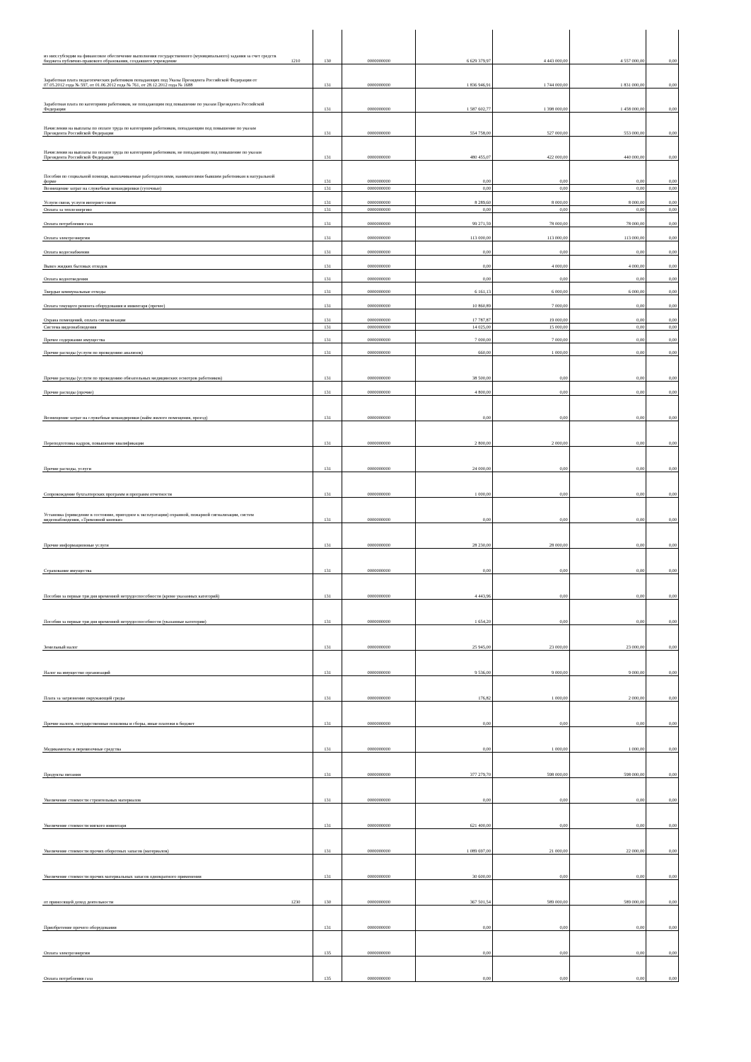| из них:субсидии на финансовое обеспечение выполнения государственного (муниципального) задания за счет средств бюджета публично-правового образования, создавшего учреждение | 1210 | 130 | 0000000000 | 6 629 379,97 | 4 443 000,00 | 4 557 000,00 | 0,00 |
| Заработная плата педагогических работников попадающих под Указы Президента Российской Федерации от 07.05.2012 года № 597, от 01.06.2012 года № 761, от 28.12.2012 года № 1688 | | 131 | 0000000000 | 1 836 946,91 | 1 744 000,00 | 1 831 000,00 | 0,00 |
| Заработная плата по категориям работников, не попадающим под повышение по указам Президента Российской Федерации | | 131 | 0000000000 | 1 587 602,77 | 1 398 000,00 | 1 458 000,00 | 0,00 |
| Начисления на выплаты по оплате труда по категориям работников, попадающим под повышение по указам Президента Российской Федерации | | 131 | 0000000000 | 554 758,00 | 527 000,00 | 553 000,00 | 0,00 |
| Начисления на выплаты по оплате труда по категориям работников, не попадающим под повышение по указам Президента Российской Федерации | | 131 | 0000000000 | 480 455,07 | 422 000,00 | 440 000,00 | 0,00 |
| Пособия по социальной помощи, выплачиваемые работодателями, нанимателями бывшим работникам в натуральной форме | | 131 | 0000000000 | 0,00 | 0,00 | 0,00 | 0,00 |
| Возмещение затрат на служебные командировки (суточные) | | 131 | 0000000000 | 0,00 | 0,00 | 0,00 | 0,00 |
| Услуги связи, услуги интернет-связи | | 131 | 0000000000 | 8 289,60 | 8 000,00 | 8 000,00 | 0,00 |
| Оплата за теплоэнергию | | 131 | 0000000000 | 0,00 | 0,00 | 0,00 | 0,00 |
| Оплата потребления газа | | 131 | 0000000000 | 99 271,59 | 78 000,00 | 78 000,00 | 0,00 |
| Оплата электроэнергии | | 131 | 0000000000 | 113 000,00 | 113 000,00 | 113 000,00 | 0,00 |
| Оплата водоснабжения | | 131 | 0000000000 | 0,00 | 0,00 | 0,00 | 0,00 |
| Вывоз жидких бытовых отходов | | 131 | 0000000000 | 0,00 | 4 000,00 | 4 000,00 | 0,00 |
| Оплата водоотведения | | 131 | 0000000000 | 0,00 | 0,00 | 0,00 | 0,00 |
| Твердые коммунальные отходы | | 131 | 0000000000 | 6 161,13 | 6 000,00 | 6 000,00 | 0,00 |
| Оплата текущего ремонта оборудования и инвентаря (прочее) | | 131 | 0000000000 | 10 860,89 | 7 000,00 | 0,00 | 0,00 |
| Охрана помещений, оплата сигнализации | | 131 | 0000000000 | 17 787,87 | 19 000,00 | 0,00 | 0,00 |
| Система видеонаблюдения | | 131 | 0000000000 | 14 025,00 | 15 000,00 | 0,00 | 0,00 |
| Прочее содержание имущества | | 131 | 0000000000 | 7 000,00 | 7 000,00 | 0,00 | 0,00 |
| Прочие расходы (услуги по проведению анализов) | | 131 | 0000000000 | 660,00 | 1 000,00 | 0,00 | 0,00 |
| Прочие расходы (услуги по проведению обязательных медицинских осмотров работников) | | 131 | 0000000000 | 38 500,00 | 0,00 | 0,00 | 0,00 |
| Прочие расходы (прочие) | | 131 | 0000000000 | 4 800,00 | 0,00 | 0,00 | 0,00 |
| Возмещение затрат на служебные командировки (найм жилого помещения, проезд) | | 131 | 0000000000 | 0,00 | 0,00 | 0,00 | 0,00 |
| Переподготовка кадров, повышение квалификации | | 131 | 0000000000 | 2 800,00 | 2 000,00 | 0,00 | 0,00 |
| Прочие расходы, услуги | | 131 | 0000000000 | 24 000,00 | 0,00 | 0,00 | 0,00 |
| Сопровождение бухгалтерских программ и программ отчетности | | 131 | 0000000000 | 1 000,00 | 0,00 | 0,00 | 0,00 |
| Установка (приведение в состояние, пригодное к эксплуатации) охранной, пожарной сигнализации, систем видеонаблюдения, «Тревожной кнопки» | | 131 | 0000000000 | 0,00 | 0,00 | 0,00 | 0,00 |
| Прочие информационные услуги | | 131 | 0000000000 | 28 230,00 | 28 000,00 | 0,00 | 0,00 |
| Страхование имущества | | 131 | 0000000000 | 0,00 | 0,00 | 0,00 | 0,00 |
| Пособия за первые три дня временной нетрудоспособности (кроме указанных категорий) | | 131 | 0000000000 | 4 443,96 | 0,00 | 0,00 | 0,00 |
| Пособия за первые три дня временной нетрудоспособности (указанные категории) | | 131 | 0000000000 | 1 654,20 | 0,00 | 0,00 | 0,00 |
| Земельный налог | | 131 | 0000000000 | 25 945,00 | 23 000,00 | 23 000,00 | 0,00 |
| Налог на имущество организаций | | 131 | 0000000000 | 9 536,00 | 9 000,00 | 9 000,00 | 0,00 |
| Плата за загрязнение окружающей среды | | 131 | 0000000000 | 176,82 | 1 000,00 | 2 000,00 | 0,00 |
| Прочие налоги, государственные пошлины и сборы, иные платежи в бюджет | | 131 | 0000000000 | 0,00 | 0,00 | 0,00 | 0,00 |
| Медикаменты и перевязочные средства | | 131 | 0000000000 | 0,00 | 1 000,00 | 1 000,00 | 0,00 |
| Продукты питания | | 131 | 0000000000 | 377 279,70 | 598 000,00 | 598 000,00 | 0,00 |
| Увеличение стоимости строительных материалов | | 131 | 0000000000 | 0,00 | 0,00 | 0,00 | 0,00 |
| Увеличение стоимости мягкого инвентаря | | 131 | 0000000000 | 621 400,00 | 0,00 | 0,00 | 0,00 |
| Увеличение стоимости прочих оборотных запасов (материалов) | | 131 | 0000000000 | 1 089 697,00 | 21 000,00 | 22 000,00 | 0,00 |
| Увеличение стоимости прочих материальных запасов однократного применения | | 131 | 0000000000 | 30 600,00 | 0,00 | 0,00 | 0,00 |
| от приносящей доход деятельности | 1230 | 130 | 0000000000 | 367 501,54 | 589 000,00 | 589 000,00 | 0,00 |
| Приобретение прочего оборудования | | 131 | 0000000000 | 0,00 | 0,00 | 0,00 | 0,00 |
| Оплата электроэнергии | | 135 | 0000000000 | 0,00 | 0,00 | 0,00 | 0,00 |
| Оплата потребления газа | | 135 | 0000000000 | 0,00 | 0,00 | 0,00 | 0,00 |